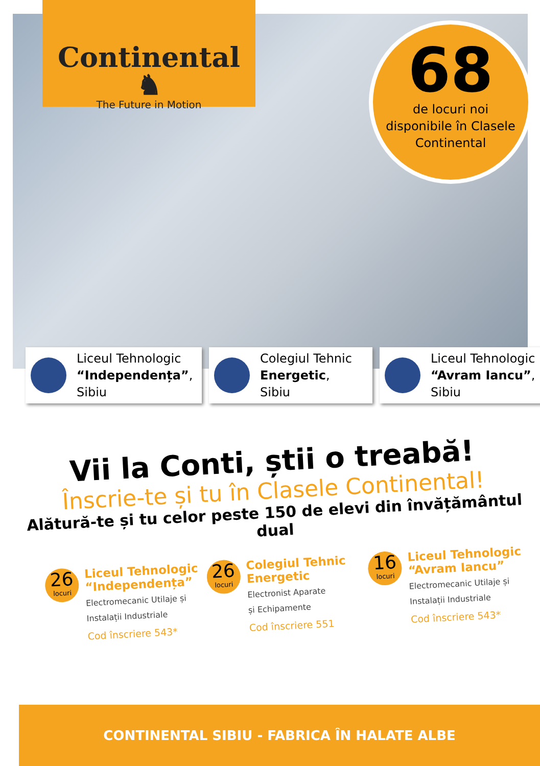Continental ♞
The Future in Motion
68
de locuri noi
disponibile în Clasele
Continental
Liceul Tehnologic
“Independența”,
Sibiu
Colegiul Tehnic
Energetic,
Sibiu
Liceul Tehnologic
“Avram Iancu”,
Sibiu
Vii la Conti, știi o treabă!
Înscrie-te și tu în Clasele Continental!
Alătură-te și tu celor peste 150 de elevi din învățământul dual
26
locuri
Liceul Tehnologic “Independența”
Electromecanic Utilaje și
Instalații Industriale
Cod înscriere 543*
26
locuri
Colegiul Tehnic Energetic
Electronist Aparate
și Echipamente
Cod înscriere 551
16
locuri
Liceul Tehnologic “Avram Iancu”
Electromecanic Utilaje și
Instalații Industriale
Cod înscriere 543*
CONTINENTAL SIBIU - FABRICA ÎN HALATE ALBE